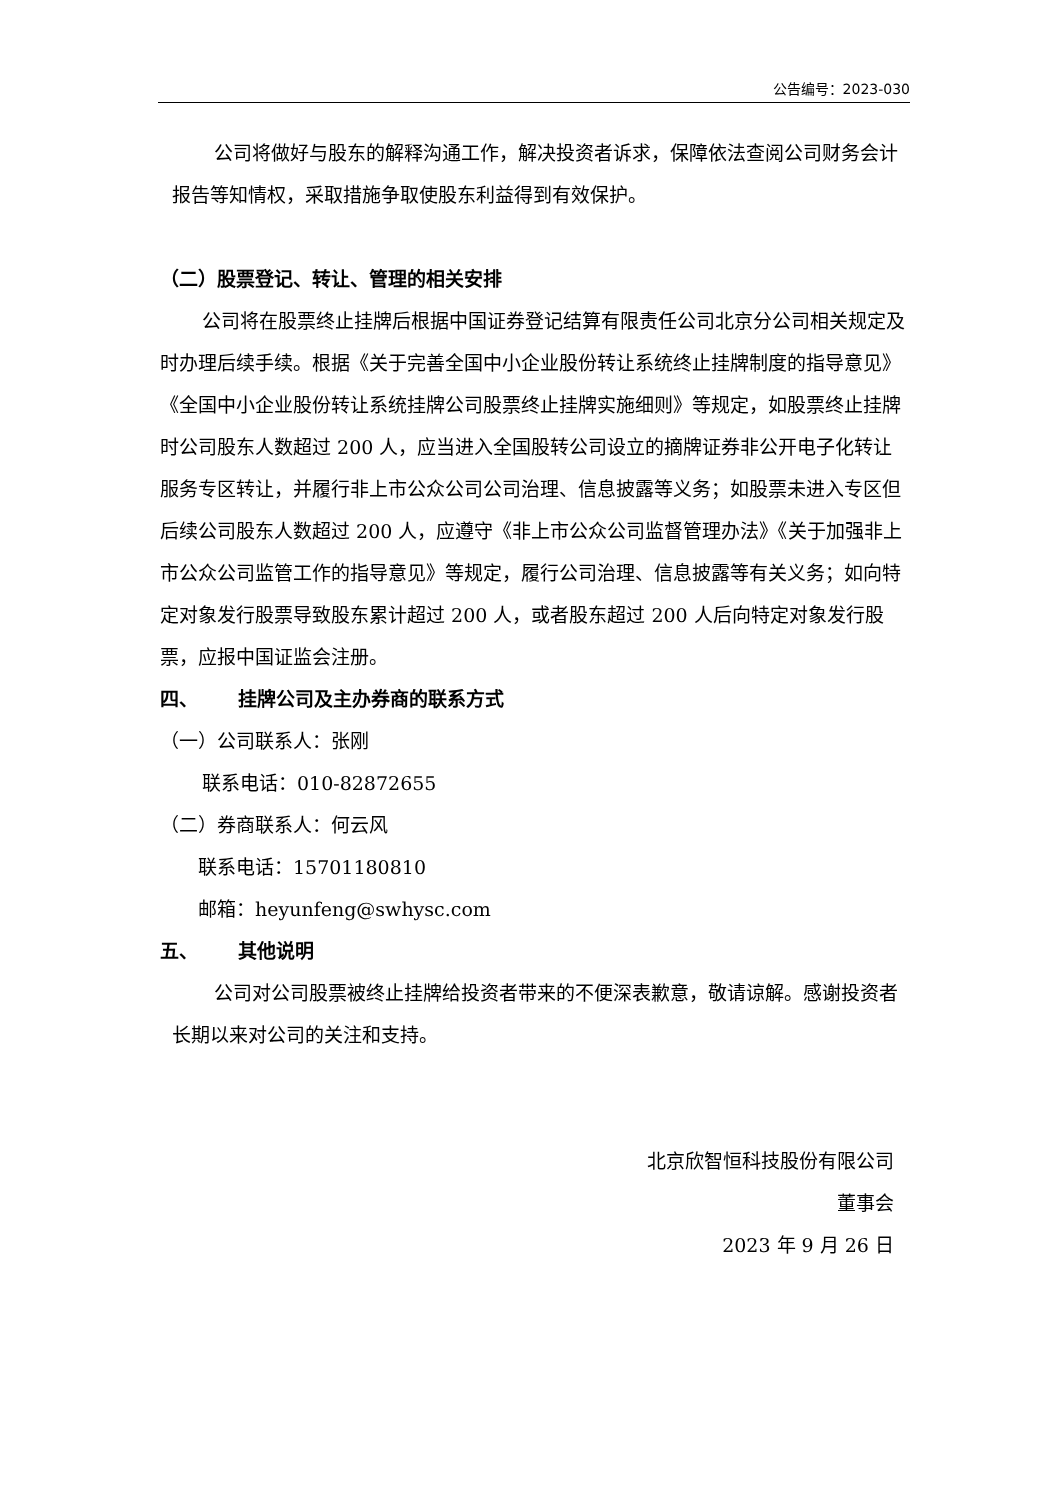公告编号：2023-030
公司将做好与股东的解释沟通工作，解决投资者诉求，保障依法查阅公司财务会计报告等知情权，采取措施争取使股东利益得到有效保护。
（二）股票登记、转让、管理的相关安排
公司将在股票终止挂牌后根据中国证券登记结算有限责任公司北京分公司相关规定及时办理后续手续。根据《关于完善全国中小企业股份转让系统终止挂牌制度的指导意见》《全国中小企业股份转让系统挂牌公司股票终止挂牌实施细则》等规定，如股票终止挂牌时公司股东人数超过 200 人，应当进入全国股转公司设立的摘牌证券非公开电子化转让服务专区转让，并履行非上市公众公司公司治理、信息披露等义务；如股票未进入专区但后续公司股东人数超过 200 人，应遵守《非上市公众公司监督管理办法》《关于加强非上市公众公司监管工作的指导意见》等规定，履行公司治理、信息披露等有关义务；如向特定对象发行股票导致股东累计超过 200 人，或者股东超过 200 人后向特定对象发行股票，应报中国证监会注册。
四、 挂牌公司及主办券商的联系方式
（一）公司联系人：张刚
联系电话：010-82872655
（二）券商联系人：何云风
联系电话：15701180810
邮箱：heyunfeng@swhysc.com
五、 其他说明
公司对公司股票被终止挂牌给投资者带来的不便深表歉意，敬请谅解。感谢投资者长期以来对公司的关注和支持。
北京欣智恒科技股份有限公司
董事会
2023 年 9 月 26 日